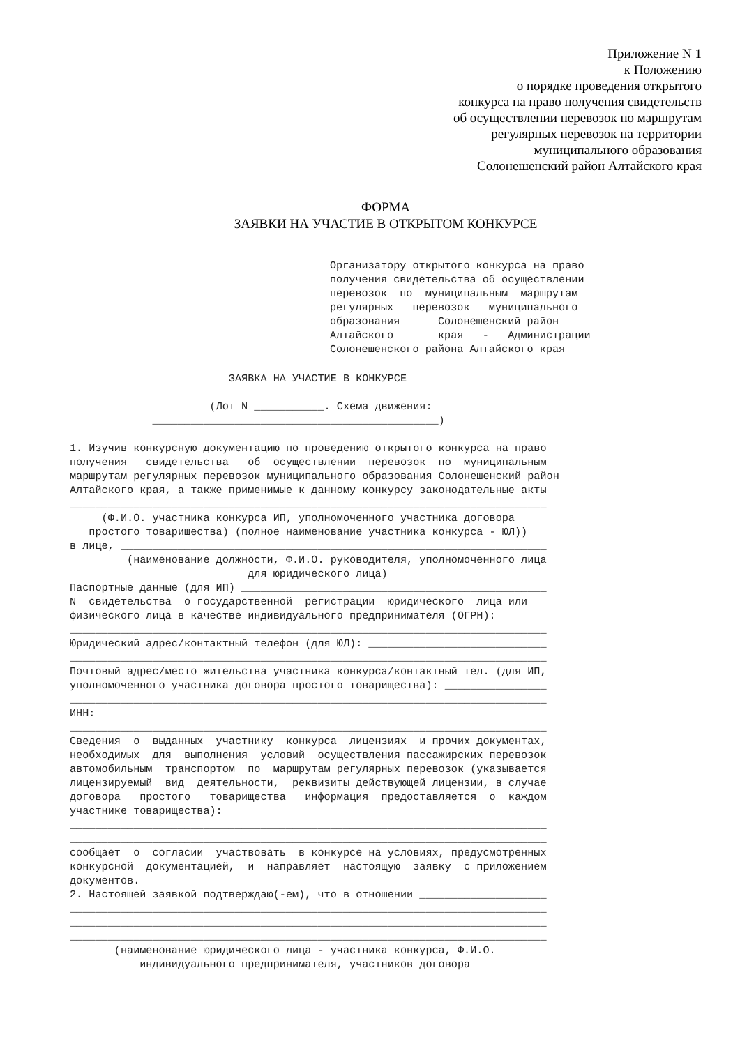Приложение N 1
к Положению
о порядке проведения открытого
конкурса на право получения свидетельств
об осуществлении перевозок по маршрутам
регулярных перевозок на территории
муниципального образования
Солонешенский район Алтайского края
ФОРМА
ЗАЯВКИ НА УЧАСТИЕ В ОТКРЫТОМ КОНКУРСЕ
Организатору открытого конкурса на право получения свидетельства об осуществлении перевозок по муниципальным маршрутам регулярных перевозок муниципального образования Солонешенский район Алтайского края - Администрации Солонешенского района Алтайского края
ЗАЯВКА НА УЧАСТИЕ В КОНКУРСЕ (Лот N ___________. Схема движения: _____________________________________________) 1. Изучив конкурсную документацию по проведению открытого конкурса на право получения свидетельства об осуществлении перевозок по муниципальным маршрутам регулярных перевозок муниципального образования Солонешенский район Алтайского края, а также применимые к данному конкурсу законодательные акты ___________________________________________________________________________ (Ф.И.О. участника конкурса ИП, уполномоченного участника договора простого товарищества) (полное наименование участника конкурса - ЮЛ)) в лице, ___________________________________________________________________ (наименование должности, Ф.И.О. руководителя, уполномоченного лица для юридического лица) Паспортные данные (для ИП) ________________________________________________ N свидетельства о государственной регистрации юридического лица или физического лица в качестве индивидуального предпринимателя (ОГРН): ___________________________________________________________________________ Юридический адрес/контактный телефон (для ЮЛ): ____________________________ ___________________________________________________________________________ Почтовый адрес/место жительства участника конкурса/контактный тел. (для ИП, уполномоченного участника договора простого товарищества): ________________ ___________________________________________________________________________ ИНН: ___________________________________________________________________________ Сведения о выданных участнику конкурса лицензиях и прочих документах, необходимых для выполнения условий осуществления пассажирских перевозок автомобильным транспортом по маршрутам регулярных перевозок (указывается лицензируемый вид деятельности, реквизиты действующей лицензии, в случае договора простого товарищества информация предоставляется о каждом участнике товарищества): ___________________________________________________________________________ ___________________________________________________________________________ сообщает о согласии участвовать в конкурсе на условиях, предусмотренных конкурсной документацией, и направляет настоящую заявку с приложением документов. 2. Настоящей заявкой подтверждаю(-ем), что в отношении ____________________ ___________________________________________________________________________ ___________________________________________________________________________ ___________________________________________________________________________ (наименование юридического лица - участника конкурса, Ф.И.О. индивидуального предпринимателя, участников договора